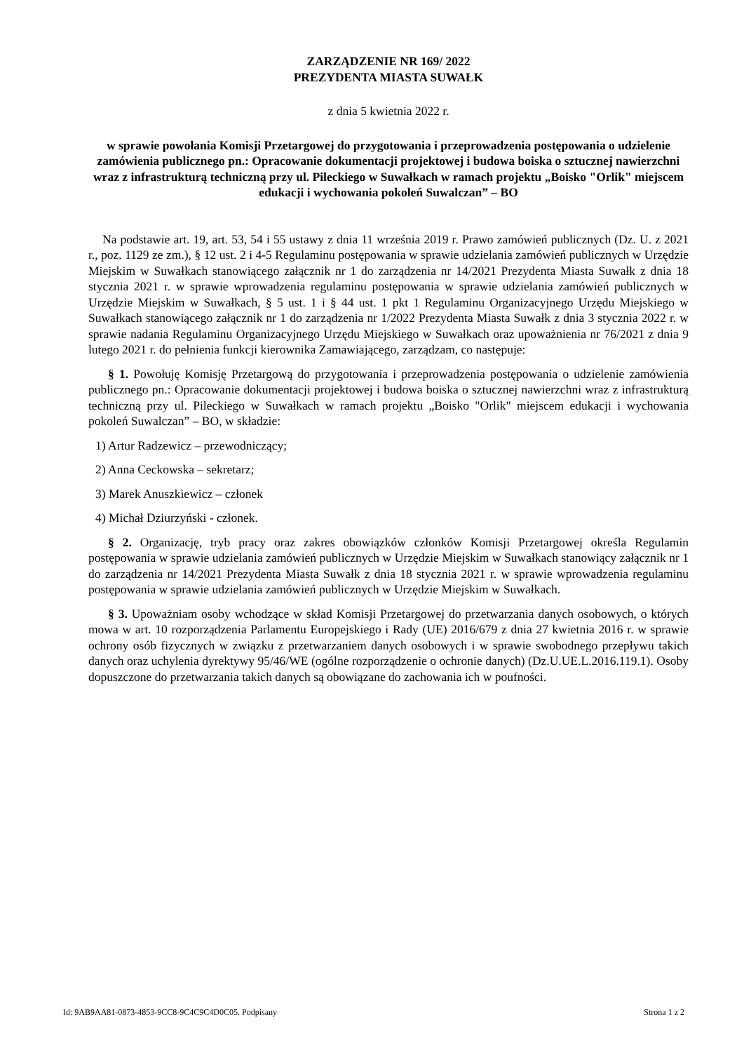ZARZĄDZENIE NR 169/ 2022
PREZYDENTA MIASTA SUWAŁK
z dnia 5 kwietnia 2022 r.
w sprawie powołania Komisji Przetargowej do przygotowania i przeprowadzenia postępowania o udzielenie zamówienia publicznego pn.: Opracowanie dokumentacji projektowej i budowa boiska o sztucznej nawierzchni wraz z infrastrukturą techniczną przy ul. Pileckiego w Suwałkach w ramach projektu „Boisko "Orlik" miejscem edukacji i wychowania pokoleń Suwalczan” – BO
Na podstawie art. 19, art. 53, 54 i 55 ustawy z dnia 11 września 2019 r. Prawo zamówień publicznych (Dz. U. z 2021 r., poz. 1129 ze zm.), § 12 ust. 2 i 4-5 Regulaminu postępowania w sprawie udzielania zamówień publicznych w Urzędzie Miejskim w Suwałkach stanowiącego załącznik nr 1 do zarządzenia nr 14/2021 Prezydenta Miasta Suwałk z dnia 18 stycznia 2021 r. w sprawie wprowadzenia regulaminu postępowania w sprawie udzielania zamówień publicznych w Urzędzie Miejskim w Suwałkach, § 5 ust. 1 i § 44 ust. 1 pkt 1 Regulaminu Organizacyjnego Urzędu Miejskiego w Suwałkach stanowiącego załącznik nr 1 do zarządzenia nr 1/2022 Prezydenta Miasta Suwałk z dnia 3 stycznia 2022 r. w sprawie nadania Regulaminu Organizacyjnego Urzędu Miejskiego w Suwałkach oraz upoważnienia nr 76/2021 z dnia 9 lutego 2021 r. do pełnienia funkcji kierownika Zamawiającego, zarządzam, co następuje:
§ 1. Powołuję Komisję Przetargową do przygotowania i przeprowadzenia postępowania o udzielenie zamówienia publicznego pn.: Opracowanie dokumentacji projektowej i budowa boiska o sztucznej nawierzchni wraz z infrastrukturą techniczną przy ul. Pileckiego w Suwałkach w ramach projektu „Boisko "Orlik" miejscem edukacji i wychowania pokoleń Suwalczan” – BO, w składzie:
1) Artur Radzewicz – przewodniczący;
2) Anna Ceckowska – sekretarz;
3) Marek Anuszkiewicz – członek
4) Michał Dziurzyński - członek.
§ 2. Organizację, tryb pracy oraz zakres obowiązków członków Komisji Przetargowej określa Regulamin postępowania w sprawie udzielania zamówień publicznych w Urzędzie Miejskim w Suwałkach stanowiący załącznik nr 1 do zarządzenia nr 14/2021 Prezydenta Miasta Suwałk z dnia 18 stycznia 2021 r. w sprawie wprowadzenia regulaminu postępowania w sprawie udzielania zamówień publicznych w Urzędzie Miejskim w Suwałkach.
§ 3. Upoważniam osoby wchodzące w skład Komisji Przetargowej do przetwarzania danych osobowych, o których mowa w art. 10 rozporządzenia Parlamentu Europejskiego i Rady (UE) 2016/679 z dnia 27 kwietnia 2016 r. w sprawie ochrony osób fizycznych w związku z przetwarzaniem danych osobowych i w sprawie swobodnego przepływu takich danych oraz uchylenia dyrektywy 95/46/WE (ogólne rozporządzenie o ochronie danych) (Dz.U.UE.L.2016.119.1). Osoby dopuszczone do przetwarzania takich danych są obowiązane do zachowania ich w poufności.
Id: 9AB9AA81-0873-4853-9CC8-9C4C9C4D0C05. Podpisany Strona 1 z 2